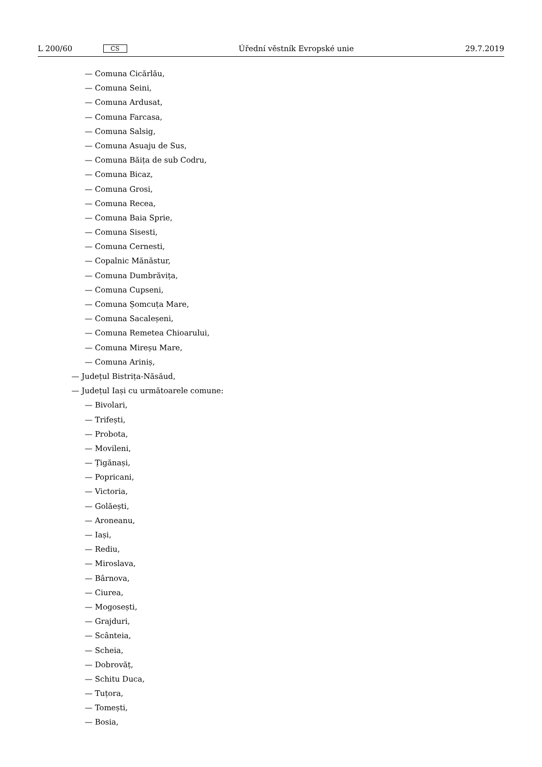L 200/60 CS
Úřední věstník Evropské unie 29.7.2019
— Comuna Cicărlău,
— Comuna Seini,
— Comuna Ardusat,
— Comuna Farcasa,
— Comuna Salsig,
— Comuna Asuaju de Sus,
— Comuna Băița de sub Codru,
— Comuna Bicaz,
— Comuna Grosi,
— Comuna Recea,
— Comuna Baia Sprie,
— Comuna Sisesti,
— Comuna Cernesti,
— Copalnic Mănăstur,
— Comuna Dumbrăvița,
— Comuna Cupseni,
— Comuna Șomcuța Mare,
— Comuna Sacaleșeni,
— Comuna Remetea Chioarului,
— Comuna Mireșu Mare,
— Comuna Ariniș,
— Județul Bistrița-Năsăud,
— Județul Iași cu următoarele comune:
— Bivolari,
— Trifești,
— Probota,
— Movileni,
— Țigănași,
— Popricani,
— Victoria,
— Golăești,
— Aroneanu,
— Iași,
— Rediu,
— Miroslava,
— Bârnova,
— Ciurea,
— Mogosești,
— Grajduri,
— Scânteia,
— Scheia,
— Dobrovăț,
— Schitu Duca,
— Tuțora,
— Tomești,
— Bosia,